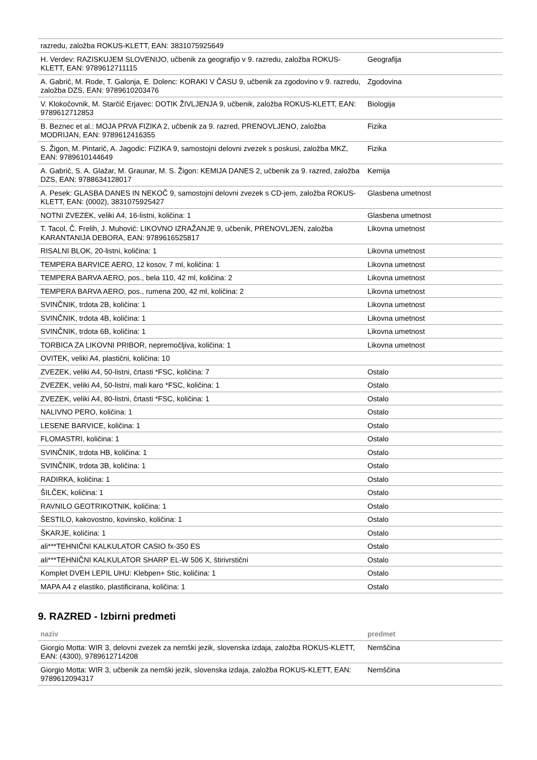| razredu, založba ROKUS-KLETT, EAN: 3831075925649 | |
| H. Verdev: RAZISKUJEM SLOVENIJO, učbenik za geografijo v 9. razredu, založba ROKUS-KLETT, EAN: 9789612711115 | Geografija |
| A. Gabrič, M. Rode, T. Galonja, E. Dolenc: KORAKI V ČASU 9, učbenik za zgodovino v 9. razredu, založba DZS, EAN: 9789610203476 | Zgodovina |
| V. Klokočovnik, M. Starčič Erjavec: DOTIK ŽIVLJENJA 9, učbenik, založba ROKUS-KLETT, EAN: 9789612712853 | Biologija |
| B. Beznec et al.: MOJA PRVA FIZIKA 2, učbenik za 9. razred, PRENOVLJENO, založba MODRIJAN, EAN: 9789612416355 | Fizika |
| S. Žigon, M. Pintarič, A. Jagodic: FIZIKA 9, samostojni delovni zvezek s poskusi, založba MKZ, EAN: 9789610144649 | Fizika |
| A. Gabrič, S. A. Glažar, M. Graunar, M. S. Žigon: KEMIJA DANES 2, učbenik za 9. razred, založba DZS, EAN: 9788634128017 | Kemija |
| A. Pesek: GLASBA DANES IN NEKOČ 9, samostojni delovni zvezek s CD-jem, založba ROKUS-KLETT, EAN: (0002), 3831075925427 | Glasbena umetnost |
| NOTNI ZVEZEK, veliki A4, 16-listni, količina: 1 | Glasbena umetnost |
| T. Tacol, Č. Frelih, J. Muhovič: LIKOVNO IZRAŽANJE 9, učbenik, PRENOVLJEN, založba KARANTANIJA DEBORA, EAN: 9789616525817 | Likovna umetnost |
| RISALNI BLOK, 20-listni, količina: 1 | Likovna umetnost |
| TEMPERA BARVICE AERO, 12 kosov, 7 ml, količina: 1 | Likovna umetnost |
| TEMPERA BARVA AERO, pos., bela 110, 42 ml, količina: 2 | Likovna umetnost |
| TEMPERA BARVA AERO, pos., rumena 200, 42 ml, količina: 2 | Likovna umetnost |
| SVINČNIK, trdota 2B, količina: 1 | Likovna umetnost |
| SVINČNIK, trdota 4B, količina: 1 | Likovna umetnost |
| SVINČNIK, trdota 6B, količina: 1 | Likovna umetnost |
| TORBICA ZA LIKOVNI PRIBOR, nepremočljiva, količina: 1 | Likovna umetnost |
| OVITEK, veliki A4, plastični, količina: 10 | |
| ZVEZEK, veliki A4, 50-listni, črtasti *FSC, količina: 7 | Ostalo |
| ZVEZEK, veliki A4, 50-listni, mali karo *FSC, količina: 1 | Ostalo |
| ZVEZEK, veliki A4, 80-listni, črtasti *FSC, količina: 1 | Ostalo |
| NALIVNO PERO, količina: 1 | Ostalo |
| LESENE BARVICE, količina: 1 | Ostalo |
| FLOMASTRI, količina: 1 | Ostalo |
| SVINČNIK, trdota HB, količina: 1 | Ostalo |
| SVINČNIK, trdota 3B, količina: 1 | Ostalo |
| RADIRKA, količina: 1 | Ostalo |
| ŠILČEK, količina: 1 | Ostalo |
| RAVNILO GEOTRIKOTNIK, količina: 1 | Ostalo |
| ŠESTILO, kakovostno, kovinsko, količina: 1 | Ostalo |
| ŠKARJE, količina: 1 | Ostalo |
| ali***TEHNIČNI KALKULATOR CASIO fx-350 ES | Ostalo |
| ali***TEHNIČNI KALKULATOR SHARP EL-W 506 X, štirivrstični | Ostalo |
| Komplet DVEH LEPIL UHU: Klebpen+ Stic, količina: 1 | Ostalo |
| MAPA A4 z elastiko, plastificirana, količina: 1 | Ostalo |
9. RAZRED - Izbirni predmeti
| naziv | predmet |
| --- | --- |
| Giorgio Motta: WIR 3, delovni zvezek za nemški jezik, slovenska izdaja, založba ROKUS-KLETT, EAN: (4300), 9789612714208 | Nemščina |
| Giorgio Motta: WIR 3, učbenik za nemški jezik, slovenska izdaja, založba ROKUS-KLETT, EAN: 9789612094317 | Nemščina |